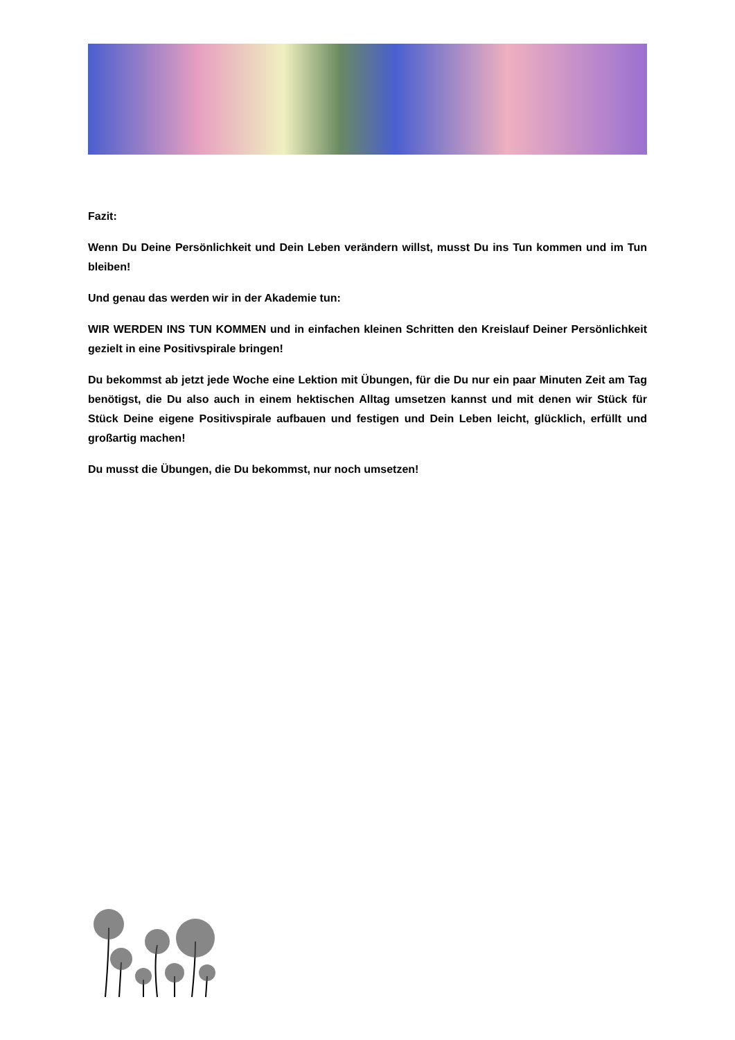Fazit:
Wenn Du Deine Persönlichkeit und Dein Leben verändern willst, musst Du ins Tun kommen und im Tun bleiben!
Und genau das werden wir in der Akademie tun:
WIR WERDEN INS TUN KOMMEN und in einfachen kleinen Schritten den Kreislauf Deiner Persönlichkeit gezielt in eine Positivspirale bringen!
Du bekommst ab jetzt jede Woche eine Lektion mit Übungen, für die Du nur ein paar Minuten Zeit am Tag benötigst, die Du also auch in einem hektischen Alltag umsetzen kannst und mit denen wir Stück für Stück Deine eigene Positivspirale aufbauen und festigen und Dein Leben leicht, glücklich, erfüllt und großartig machen!
Du musst die Übungen, die Du bekommst, nur noch umsetzen!